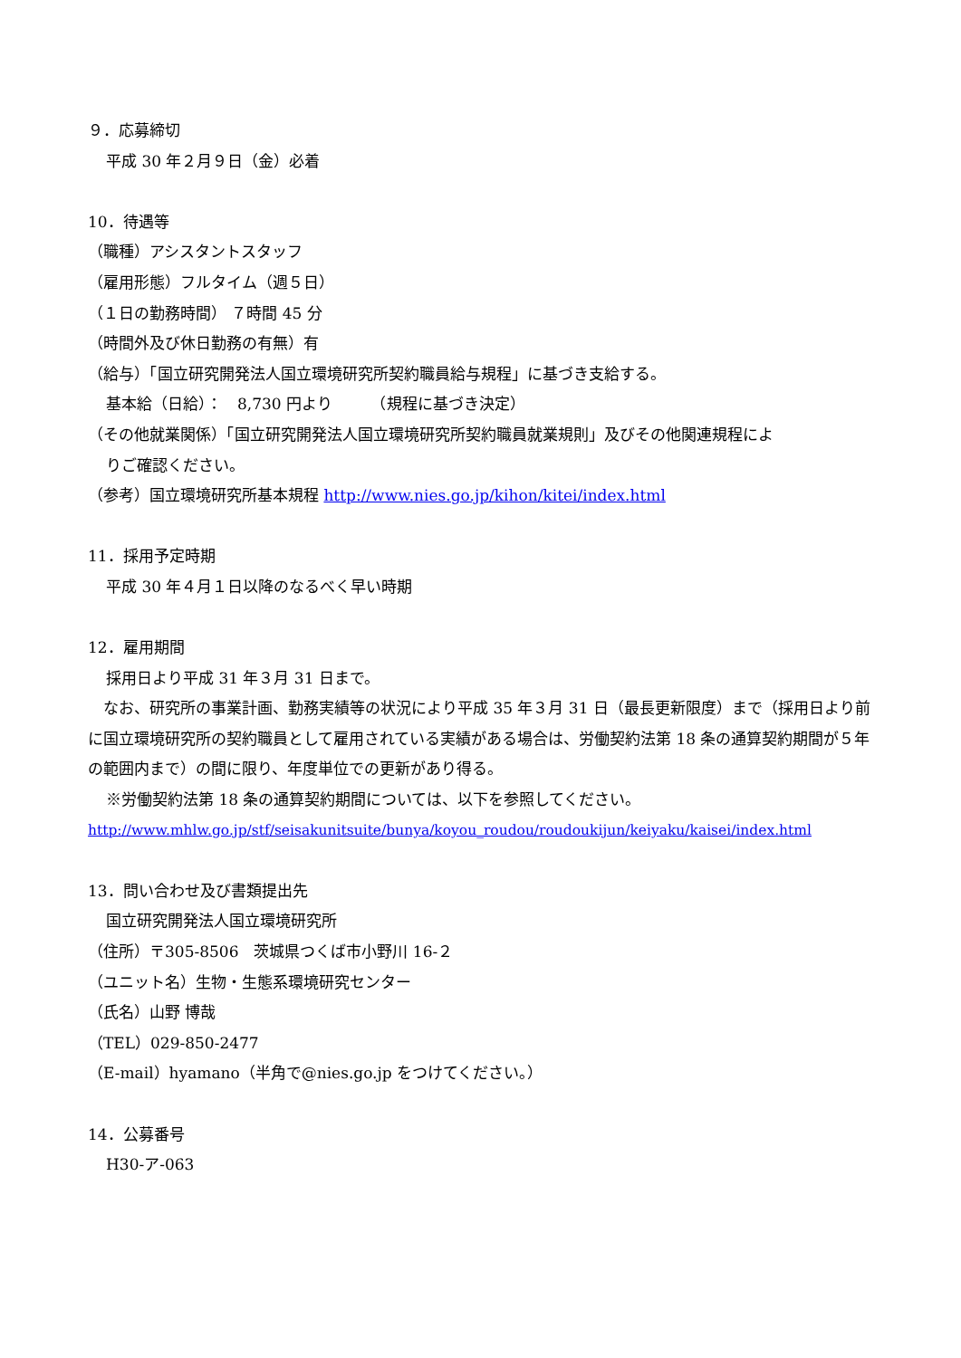９．応募締切
平成 30 年２月９日（金）必着
10．待遇等
（職種）アシスタントスタッフ
（雇用形態）フルタイム（週５日）
（１日の勤務時間） ７時間 45 分
（時間外及び休日勤務の有無）有
（給与）「国立研究開発法人国立環境研究所契約職員給与規程」に基づき支給する。
基本給（日給）：　8,730 円より　　　（規程に基づき決定）
（その他就業関係）「国立研究開発法人国立環境研究所契約職員就業規則」及びその他関連規程によ
りご確認ください。
（参考）国立環境研究所基本規程 http://www.nies.go.jp/kihon/kitei/index.html
11．採用予定時期
平成 30 年４月１日以降のなるべく早い時期
12．雇用期間
採用日より平成 31 年３月 31 日まで。
　なお、研究所の事業計画、勤務実績等の状況により平成 35 年３月 31 日（最長更新限度）まで（採用日より前に国立環境研究所の契約職員として雇用されている実績がある場合は、労働契約法第 18 条の通算契約期間が５年の範囲内まで）の間に限り、年度単位での更新があり得る。
※労働契約法第 18 条の通算契約期間については、以下を参照してください。
http://www.mhlw.go.jp/stf/seisakunitsuite/bunya/koyou_roudou/roudoukijun/keiyaku/kaisei/index.html
13．問い合わせ及び書類提出先
国立研究開発法人国立環境研究所
（住所）〒305-8506　茨城県つくば市小野川 16-２
（ユニット名）生物・生態系環境研究センター
（氏名）山野 博哉
（TEL）029-850-2477
（E-mail）hyamano（半角で@nies.go.jp をつけてください。）
14．公募番号
H30-ア-063